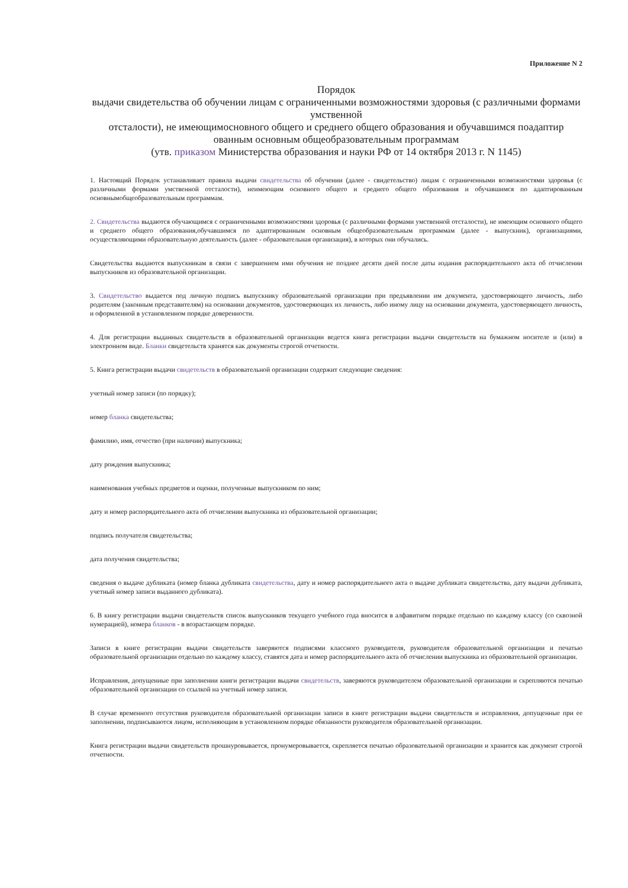Приложение N 2
Порядок
выдачи свидетельства об обучении лицам с ограниченными возможностями здоровья (с различными формами умственной
отсталости), не имеющимосновного общего и среднего общего образования и обучавшимся поадаптир ованным основным общеобразовательным программам
(утв. приказом Министерства образования и науки РФ от 14 октября 2013 г. N 1145)
1. Настоящий Порядок устанавливает правила выдачи свидетельства об обучении (далее - свидетельство) лицам с ограниченными возможностями здоровья (с различными формами умственной отсталости), неимеющим основного общего и среднего общего образования и обучавшимся по адаптированным основнымобщеобразовательным программам.
2. Свидетельства выдаются обучающимся с ограниченными возможностями здоровья (с различными формами умственной отсталости), не имеющим основного общего и среднего общего образования,обучавшимся по адаптированным основным общеобразовательным программам (далее - выпускник), организациями, осуществляющими образовательную деятельность (далее - образовательная организация), в которых они обучались.
Свидетельства выдаются выпускникам в связи с завершением ими обучения не позднее десяти дней после даты издания распорядительного акта об отчислении выпускников из образовательной организации.
3. Свидетельство выдается под личную подпись выпускнику образовательной организации при предъявлении им документа, удостоверяющего личность, либо родителям (законным представителям) на основании документов, удостоверяющих их личность, либо иному лицу на основании документа, удостоверяющего личность, и оформленной в установленном порядке доверенности.
4. Для регистрации выданных свидетельств в образовательной организации ведется книга регистрации выдачи свидетельств на бумажном носителе и (или) в электронном виде. Бланки свидетельств хранятся как документы строгой отчетности.
5. Книга регистрации выдачи свидетельств в образовательной организации содержит следующие сведения:
учетный номер записи (по порядку);
номер бланка свидетельства;
фамилию, имя, отчество (при наличии) выпускника;
дату рождения выпускника;
наименования учебных предметов и оценки, полученные выпускником по ним;
дату и номер распорядительного акта об отчислении выпускника из образовательной организации;
подпись получателя свидетельства;
дата получения свидетельства;
сведения о выдаче дубликата (номер бланка дубликата свидетельства, дату и номер распорядительного акта о выдаче дубликата свидетельства, дату выдачи дубликата, учетный номер записи выданного дубликата).
6. В книгу регистрации выдачи свидетельств список выпускников текущего учебного года вносится в алфавитном порядке отдельно по каждому классу (со сквозной нумерацией), номера бланков - в возрастающем порядке.
Записи в книге регистрации выдачи свидетельств заверяются подписями классного руководителя, руководителя образовательной организации и печатью образовательной организации отдельно по каждому классу, ставятся дата и номер распорядительного акта об отчислении выпускника из образовательной организации.
Исправления, допущенные при заполнении книги регистрации выдачи свидетельств, заверяются руководителем образовательной организации и скрепляются печатью образовательной организации со ссылкой на учетный номер записи.
В случае временного отсутствия руководителя образовательной организации записи в книге регистрации выдачи свидетельств и исправления, допущенные при ее заполнении, подписываются лицом, исполняющим в установленном порядке обязанности руководителя образовательной организации.
Книга регистрации выдачи свидетельств прошнуровывается, пронумеровывается, скрепляется печатью образовательной организации и хранится как документ строгой отчетности.